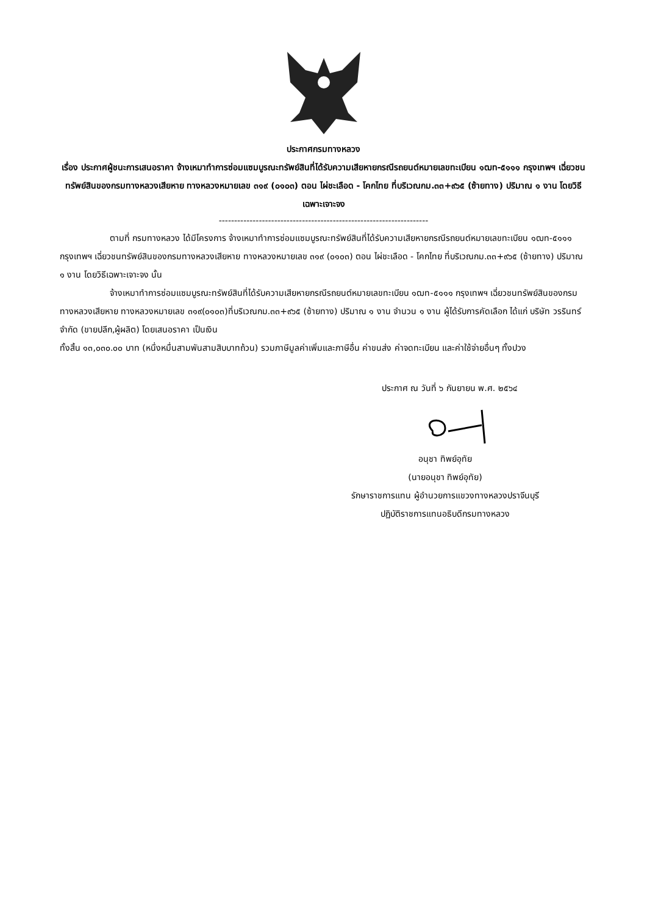ประกาศกรมทางหลวง
เรื่อง ประกาศผู้ชนะการเสนอราคา จ้างเหมาทำการซ่อมแซมบูรณะทรัพย์สินที่ได้รับความเสียหายกรณีรถยนต์หมายเลขทะเบียน ๑ฒท-๕๑๑๑ กรุงเทพฯ เฉี่ยวชนทรัพย์สินของกรมทางหลวงเสียหาย ทางหลวงหมายเลข ๓๑๙ (๐๑๐๓) ตอน ไผ่ชะเลือด - โคกไทย ที่บริเวณกม.๓๓+๙๖๕ (ซ้ายทาง) ปริมาณ ๑ งาน โดยวิธีเฉพาะเจาะจง
--------------------------------------------------------------------
ตามที่ กรมทางหลวง ได้มีโครงการ จ้างเหมาทำการซ่อมแซมบูรณะทรัพย์สินที่ได้รับความเสียหายกรณีรถยนต์หมายเลขทะเบียน ๑ฒท-๕๑๑๑ กรุงเทพฯ เฉี่ยวชนทรัพย์สินของกรมทางหลวงเสียหาย ทางหลวงหมายเลข ๓๑๙ (๐๑๐๓) ตอน ไผ่ชะเลือด - โคกไทย ที่บริเวณกม.๓๓+๙๖๕ (ซ้ายทาง) ปริมาณ ๑ งาน โดยวิธีเฉพาะเจาะจง นั้น
จ้างเหมาทำการซ่อมแซมบูรณะทรัพย์สินที่ได้รับความเสียหายกรณีรถยนต์หมายเลขทะเบียน ๑ฒท-๕๑๑๑ กรุงเทพฯ เฉี่ยวชนทรัพย์สินของกรมทางหลวงเสียหาย ทางหลวงหมายเลข ๓๑๙(๐๑๐๓)ที่บริเวณกม.๓๓+๙๖๕ (ซ้ายทาง) ปริมาณ ๑ งาน จำนวน ๑ งาน ผู้ได้รับการคัดเลือก ได้แก่ บริษัท วรรินทร์ จำกัด (ขายปลีก,ผู้ผลิต) โดยเสนอราคา เป็นเงิน
ทั้งสิ้น ๑๓,๐๓๐.๐๐ บาท (หนึ่งหมื่นสามพันสามสิบบาทถ้วน) รวมภาษีมูลค่าเพิ่มและภาษีอื่น ค่าขนส่ง ค่าจดทะเบียน และค่าใช้จ่ายอื่นๆ ทั้งปวง
ประกาศ ณ วันที่ ๖ กันยายน พ.ศ. ๒๕๖๔
อนุชา ทิพย์อุทัย
(นายอนุชา ทิพย์อุทัย)
รักษาราชการแทน ผู้อำนวยการแขวงทางหลวงปราจีนบุรี
ปฏิบัติราชการแทนอธิบดีกรมทางหลวง